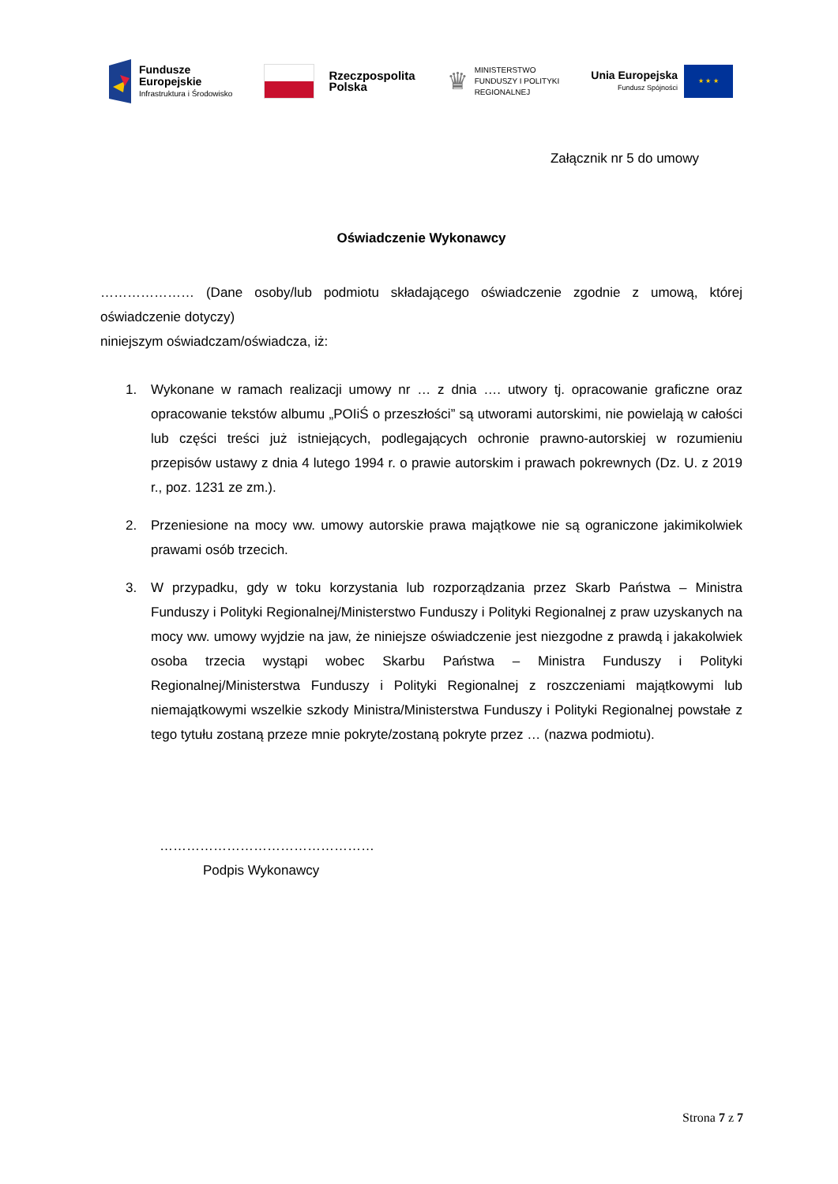Fundusze
Europejskie
Infrastruktura i Środowisko
Rzeczpospolita
Polska
♛
MINISTERSTWO
FUNDUSZY I POLITYKI
REGIONALNEJ
Unia Europejska
Fundusz Spójności
★ ★ ★
Załącznik nr 5 do umowy
Oświadczenie Wykonawcy
………………… (Dane osoby/lub podmiotu składającego oświadczenie zgodnie z umową, której oświadczenie dotyczy)
niniejszym oświadczam/oświadcza, iż:
1. Wykonane w ramach realizacji umowy nr … z dnia …. utwory tj. opracowanie graficzne oraz opracowanie tekstów albumu „POIiŚ o przeszłości” są utworami autorskimi, nie powielają w całości lub części treści już istniejących, podlegających ochronie prawno-autorskiej w rozumieniu przepisów ustawy z dnia 4 lutego 1994 r. o prawie autorskim i prawach pokrewnych (Dz. U. z 2019 r., poz. 1231 ze zm.).
2. Przeniesione na mocy ww. umowy autorskie prawa majątkowe nie są ograniczone jakimikolwiek prawami osób trzecich.
3. W przypadku, gdy w toku korzystania lub rozporządzania przez Skarb Państwa – Ministra Funduszy i Polityki Regionalnej/Ministerstwo Funduszy i Polityki Regionalnej z praw uzyskanych na mocy ww. umowy wyjdzie na jaw, że niniejsze oświadczenie jest niezgodne z prawdą i jakakolwiek osoba trzecia wystąpi wobec Skarbu Państwa – Ministra Funduszy i Polityki Regionalnej/Ministerstwa Funduszy i Polityki Regionalnej z roszczeniami majątkowymi lub niemajątkowymi wszelkie szkody Ministra/Ministerstwa Funduszy i Polityki Regionalnej powstałe z tego tytułu zostaną przeze mnie pokryte/zostaną pokryte przez … (nazwa podmiotu).
…………………………………………
Podpis Wykonawcy
Strona 7 z 7